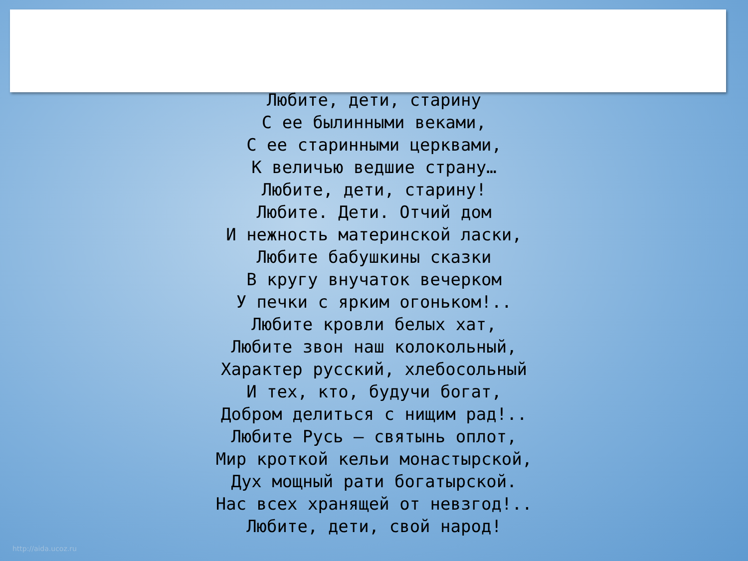Любите, дети, старину
С ее былинными веками,
С ее старинными церквами,
К величью ведшие страну…
Любите, дети, старину!
Любите. Дети. Отчий дом
И нежность материнской ласки,
Любите бабушкины сказки
В кругу внучаток вечерком
У печки с ярким огоньком!..
Любите кровли белых хат,
Любите звон наш колокольный,
Характер русский, хлебосольный
И тех, кто, будучи богат,
Добром делиться с нищим рад!..
Любите Русь – святынь оплот,
Мир кроткой кельи монастырской,
Дух мощный рати богатырской.
Нас всех хранящей от невзгод!..
Любите, дети, свой народ!
http://aida.ucoz.ru